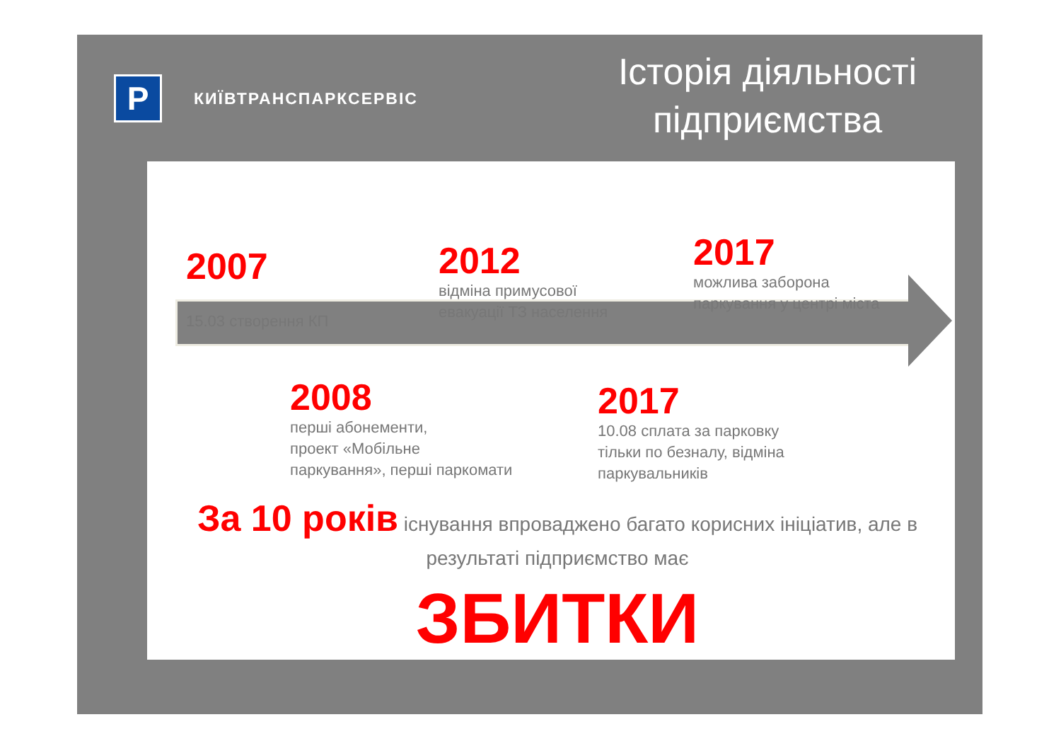P
КИЇВТРАНСПАРКСЕРВІС
Історія діяльності
підприємства
2007
15.03 створення КП
2012
відміна примусової
евакуації ТЗ населення
2017
можлива заборона
паркування у центрі міста
2008
перші абонементи,
проект «Мобільне
паркування», перші паркомати
2017
10.08 сплата за парковку
тільки по безналу, відміна
паркувальників
За 10 років існування впроваджено багато корисних ініціатив, але в результаті підприємство має
ЗБИТКИ